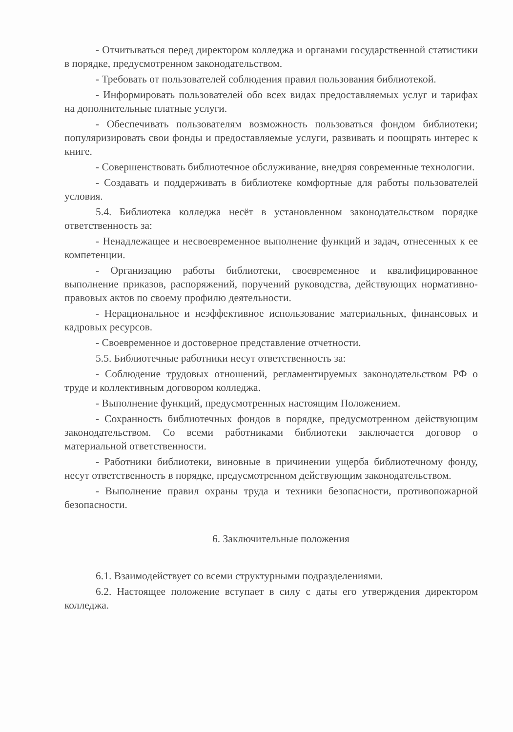- Отчитываться перед директором колледжа и органами государственной статистики в порядке, предусмотренном законодательством.
- Требовать от пользователей соблюдения правил пользования библиотекой.
- Информировать пользователей обо всех видах предоставляемых услуг и тарифах на дополнительные платные услуги.
- Обеспечивать пользователям возможность пользоваться фондом библиотеки; популяризировать свои фонды и предоставляемые услуги, развивать и поощрять интерес к книге.
- Совершенствовать библиотечное обслуживание, внедряя современные технологии.
- Создавать и поддерживать в библиотеке комфортные для работы пользователей условия.
5.4. Библиотека колледжа несёт в установленном законодательством порядке ответственность за:
- Ненадлежащее и несвоевременное выполнение функций и задач, отнесенных к ее компетенции.
- Организацию работы библиотеки, своевременное и квалифицированное выполнение приказов, распоряжений, поручений руководства, действующих нормативно-правовых актов по своему профилю деятельности.
- Нерациональное и неэффективное использование материальных, финансовых и кадровых ресурсов.
- Своевременное и достоверное представление отчетности.
5.5. Библиотечные работники несут ответственность за:
- Соблюдение трудовых отношений, регламентируемых законодательством РФ о труде и коллективным договором колледжа.
- Выполнение функций, предусмотренных настоящим Положением.
- Сохранность библиотечных фондов в порядке, предусмотренном действующим законодательством. Со всеми работниками библиотеки заключается договор о материальной ответственности.
- Работники библиотеки, виновные в причинении ущерба библиотечному фонду, несут ответственность в порядке, предусмотренном действующим законодательством.
- Выполнение правил охраны труда и техники безопасности, противопожарной безопасности.
6. Заключительные положения
6.1. Взаимодействует со всеми структурными подразделениями.
6.2. Настоящее положение вступает в силу с даты его утверждения директором колледжа.